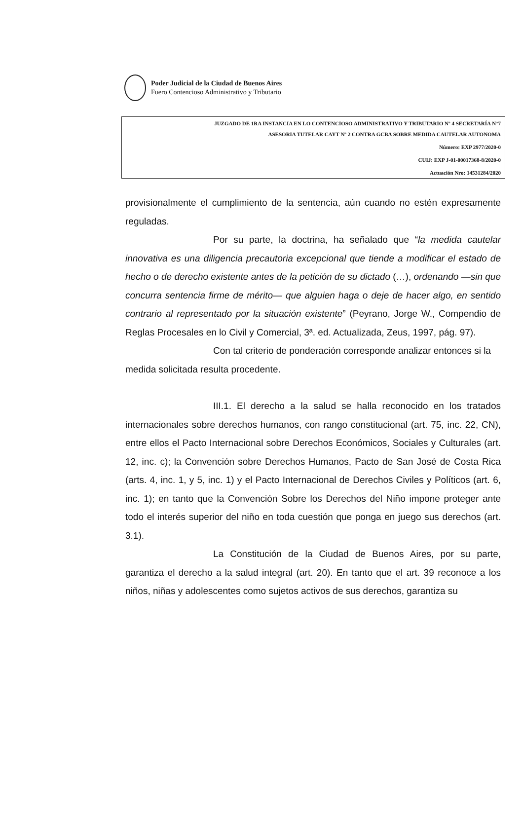Poder Judicial de la Ciudad de Buenos Aires
Fuero Contencioso Administrativo y Tributario
JUZGADO DE 1RA INSTANCIA EN LO CONTENCIOSO ADMINISTRATIVO Y TRIBUTARIO Nº 4 SECRETARÍA N°7
ASESORIA TUTELAR CAYT Nº 2 CONTRA GCBA SOBRE MEDIDA CAUTELAR AUTONOMA
Número: EXP 2977/2020-0
CUIJ: EXP J-01-00017368-8/2020-0
Actuación Nro: 14531284/2020
provisionalmente el cumplimiento de la sentencia, aún cuando no estén expresamente reguladas.
Por su parte, la doctrina, ha señalado que “la medida cautelar innovativa es una diligencia precautoria excepcional que tiende a modificar el estado de hecho o de derecho existente antes de la petición de su dictado (…), ordenando —sin que concurra sentencia firme de mérito— que alguien haga o deje de hacer algo, en sentido contrario al representado por la situación existente” (Peyrano, Jorge W., Compendio de Reglas Procesales en lo Civil y Comercial, 3ª. ed. Actualizada, Zeus, 1997, pág. 97).
Con tal criterio de ponderación corresponde analizar entonces si la medida solicitada resulta procedente.
III.1. El derecho a la salud se halla reconocido en los tratados internacionales sobre derechos humanos, con rango constitucional (art. 75, inc. 22, CN), entre ellos el Pacto Internacional sobre Derechos Económicos, Sociales y Culturales (art. 12, inc. c); la Convención sobre Derechos Humanos, Pacto de San José de Costa Rica (arts. 4, inc. 1, y 5, inc. 1) y el Pacto Internacional de Derechos Civiles y Políticos (art. 6, inc. 1); en tanto que la Convención Sobre los Derechos del Niño impone proteger ante todo el interés superior del niño en toda cuestión que ponga en juego sus derechos (art. 3.1).
La Constitución de la Ciudad de Buenos Aires, por su parte, garantiza el derecho a la salud integral (art. 20). En tanto que el art. 39 reconoce a los niños, niñas y adolescentes como sujetos activos de sus derechos, garantiza su